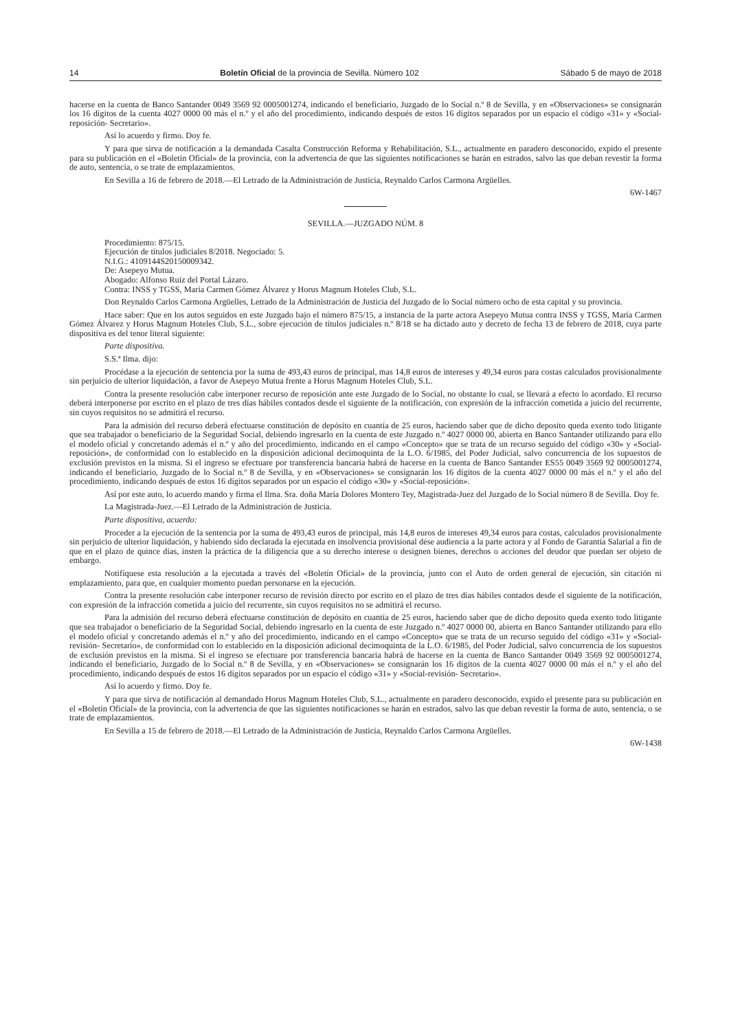14 Boletín Oficial de la provincia de Sevilla. Número 102 Sábado 5 de mayo de 2018
hacerse en la cuenta de Banco Santander 0049 3569 92 0005001274, indicando el beneficiario, Juzgado de lo Social n.º 8 de Sevilla, y en «Observaciones» se consignarán los 16 dígitos de la cuenta 4027 0000 00 más el n.º y el año del procedimiento, indicando después de estos 16 dígitos separados por un espacio el código «31» y «Social-reposición- Secretario».
Así lo acuerdo y firmo. Doy fe.
Y para que sirva de notificación a la demandada Casalta Construcción Reforma y Rehabilitación, S.L., actualmente en paradero desconocido, expido el presente para su publicación en el «Boletín Oficial» de la provincia, con la advertencia de que las siguientes notificaciones se harán en estrados, salvo las que deban revestir la forma de auto, sentencia, o se trate de emplazamientos.
En Sevilla a 16 de febrero de 2018.—El Letrado de la Administración de Justicia, Reynaldo Carlos Carmona Argüelles.
6W-1467
SEVILLA.—JUZGADO NÚM. 8
Procedimiento: 875/15.
Ejecución de títulos judiciales 8/2018. Negociado: 5.
N.I.G.: 4109144S20150009342.
De: Asepeyo Mutua.
Abogado: Alfonso Ruiz del Portal Lázaro.
Contra: INSS y TGSS, María Carmen Gómez Álvarez y Horus Magnum Hoteles Club, S.L.
Don Reynaldo Carlos Carmona Argüelles, Letrado de la Administración de Justicia del Juzgado de lo Social número ocho de esta capital y su provincia.
Hace saber: Que en los autos seguidos en este Juzgado bajo el número 875/15, a instancia de la parte actora Asepeyo Mutua contra INSS y TGSS, María Carmen Gómez Álvarez y Horus Magnum Hoteles Club, S.L., sobre ejecución de títulos judiciales n.º 8/18 se ha dictado auto y decreto de fecha 13 de febrero de 2018, cuya parte dispositiva es del tenor literal siguiente:
Parte dispositiva.
S.S.ª Ilma. dijo:
Procédase a la ejecución de sentencia por la suma de 493,43 euros de principal, mas 14,8 euros de intereses y 49,34 euros para costas calculados provisionalmente sin perjuicio de ulterior liquidación, a favor de Asepeyo Mutua frente a Horus Magnum Hoteles Club, S.L.
Contra la presente resolución cabe interponer recurso de reposición ante este Juzgado de lo Social, no obstante lo cual, se llevará a efecto lo acordado. El recurso deberá interponerse por escrito en el plazo de tres días hábiles contados desde el siguiente de la notificación, con expresión de la infracción cometida a juicio del recurrente, sin cuyos requisitos no se admitirá el recurso.
Para la admisión del recurso deberá efectuarse constitución de depósito en cuantía de 25 euros, haciendo saber que de dicho deposito queda exento todo litigante que sea trabajador o beneficiario de la Seguridad Social, debiendo ingresarlo en la cuenta de este Juzgado n.º 4027 0000 00, abierta en Banco Santander utilizando para ello el modelo oficial y concretando además el n.º y año del procedimiento, indicando en el campo «Concepto» que se trata de un recurso seguido del código «30» y «Social-reposición», de conformidad con lo establecido en la disposición adicional decimoquinta de la L.O. 6/1985, del Poder Judicial, salvo concurrencia de los supuestos de exclusión previstos en la misma. Si el ingreso se efectuare por transferencia bancaria habrá de hacerse en la cuenta de Banco Santander ES55 0049 3569 92 0005001274, indicando el beneficiario, Juzgado de lo Social n.º 8 de Sevilla, y en «Observaciones» se consignarán los 16 dígitos de la cuenta 4027 0000 00 más el n.º y el año del procedimiento, indicando después de estos 16 dígitos separados por un espacio el código «30» y «Social-reposición».
Así por este auto, lo acuerdo mando y firma el Ilma. Sra. doña María Dolores Montero Tey, Magistrada-Juez del Juzgado de lo Social número 8 de Sevilla. Doy fe.
La Magistrada-Juez.—El Letrado de la Administración de Justicia.
Parte dispositiva, acuerdo:
Proceder a la ejecución de la sentencia por la suma de 493,43 euros de principal, más 14,8 euros de intereses 49,34 euros para costas, calculados provisionalmente sin perjuicio de ulterior liquidación, y habiendo sido declarada la ejecutada en insolvencia provisional dése audiencia a la parte actora y al Fondo de Garantía Salarial a fin de que en el plazo de quince días, insten la práctica de la diligencia que a su derecho interese o designen bienes, derechos o acciones del deudor que puedan ser objeto de embargo.
Notifíquese esta resolución a la ejecutada a través del «Boletín Oficial» de la provincia, junto con el Auto de orden general de ejecución, sin citación ni emplazamiento, para que, en cualquier momento puedan personarse en la ejecución.
Contra la presente resolución cabe interponer recurso de revisión directo por escrito en el plazo de tres días hábiles contados desde el siguiente de la notificación, con expresión de la infracción cometida a juicio del recurrente, sin cuyos requisitos no se admitirá el recurso.
Para la admisión del recurso deberá efectuarse constitución de depósito en cuantía de 25 euros, haciendo saber que de dicho deposito queda exento todo litigante que sea trabajador o beneficiario de la Seguridad Social, debiendo ingresarlo en la cuenta de este Juzgado n.º 4027 0000 00, abierta en Banco Santander utilizando para ello el modelo oficial y concretando además el n.º y año del procedimiento, indicando en el campo «Concepto» que se trata de un recurso seguido del código «31» y «Social-revisión- Secretario», de conformidad con lo establecido en la disposición adicional decimoquinta de la L.O. 6/1985, del Poder Judicial, salvo concurrencia de los supuestos de exclusión previstos en la misma. Si el ingreso se efectuare por transferencia bancaria habrá de hacerse en la cuenta de Banco Santander 0049 3569 92 0005001274, indicando el beneficiario, Juzgado de lo Social n.º 8 de Sevilla, y en «Observaciones» se consignarán los 16 dígitos de la cuenta 4027 0000 00 más el n.º y el año del procedimiento, indicando después de estos 16 dígitos separados por un espacio el código «31» y «Social-revisión- Secretario».
Así lo acuerdo y firmo. Doy fe.
Y para que sirva de notificación al demandado Horus Magnum Hoteles Club, S.L., actualmente en paradero desconocido, expido el presente para su publicación en el «Boletín Oficial» de la provincia, con la advertencia de que las siguientes notificaciones se harán en estrados, salvo las que deban revestir la forma de auto, sentencia, o se trate de emplazamientos.
En Sevilla a 15 de febrero de 2018.—El Letrado de la Administración de Justicia, Reynaldo Carlos Carmona Argüelles.
6W-1438